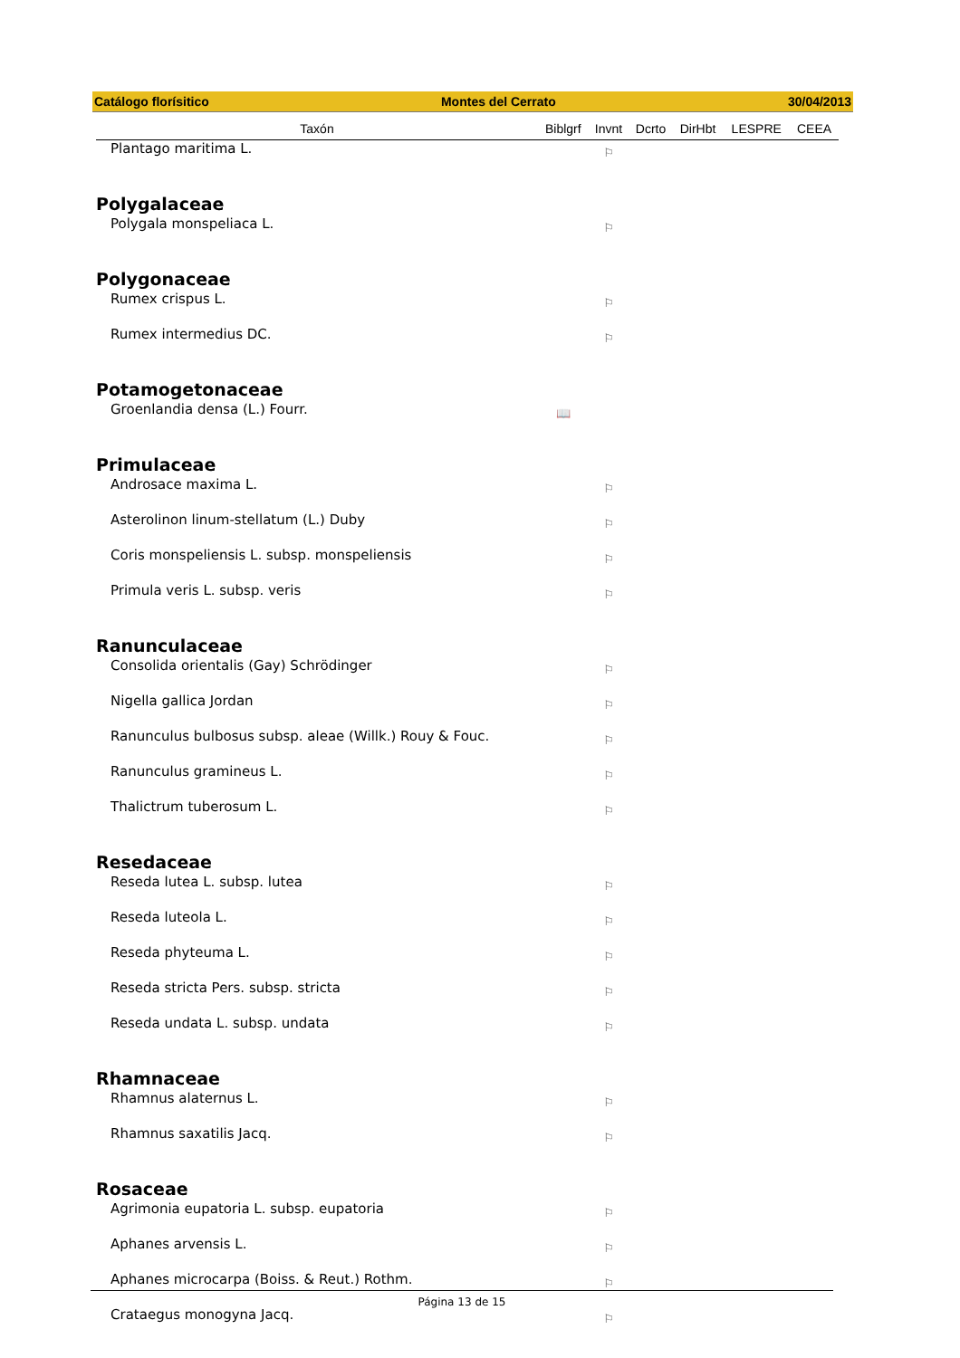Catálogo florísitico Montes del Cerrato 30/04/2013
| Taxón | Biblgrf | Invnt | Dcrto | DirHbt | LESPRE | CEEA |
| --- | --- | --- | --- | --- | --- | --- |
| Plantago maritima L. | | ⚐ | | | | |
| Polygalaceae | | | | | | |
| Polygala monspeliaca L. | | ⚐ | | | | |
| Polygonaceae | | | | | | |
| Rumex crispus L. | | ⚐ | | | | |
| Rumex intermedius DC. | | ⚐ | | | | |
| Potamogetonaceae | | | | | | |
| Groenlandia densa (L.) Fourr. | 📖 | | | | | |
| Primulaceae | | | | | | |
| Androsace maxima L. | | ⚐ | | | | |
| Asterolinon linum-stellatum (L.) Duby | | ⚐ | | | | |
| Coris monspeliensis L. subsp. monspeliensis | | ⚐ | | | | |
| Primula veris L. subsp. veris | | ⚐ | | | | |
| Ranunculaceae | | | | | | |
| Consolida orientalis (Gay) Schrödinger | | ⚐ | | | | |
| Nigella gallica Jordan | | ⚐ | | | | |
| Ranunculus bulbosus subsp. aleae (Willk.) Rouy & Fouc. | | ⚐ | | | | |
| Ranunculus gramineus L. | | ⚐ | | | | |
| Thalictrum tuberosum L. | | ⚐ | | | | |
| Resedaceae | | | | | | |
| Reseda lutea L. subsp. lutea | | ⚐ | | | | |
| Reseda luteola L. | | ⚐ | | | | |
| Reseda phyteuma L. | | ⚐ | | | | |
| Reseda stricta Pers. subsp. stricta | | ⚐ | | | | |
| Reseda undata L. subsp. undata | | ⚐ | | | | |
| Rhamnaceae | | | | | | |
| Rhamnus alaternus L. | | ⚐ | | | | |
| Rhamnus saxatilis Jacq. | | ⚐ | | | | |
| Rosaceae | | | | | | |
| Agrimonia eupatoria L. subsp. eupatoria | | ⚐ | | | | |
| Aphanes arvensis L. | | ⚐ | | | | |
| Aphanes microcarpa (Boiss. & Reut.) Rothm. | | ⚐ | | | | |
| Crataegus monogyna Jacq. | | ⚐ | | | | |
Página 13 de 15